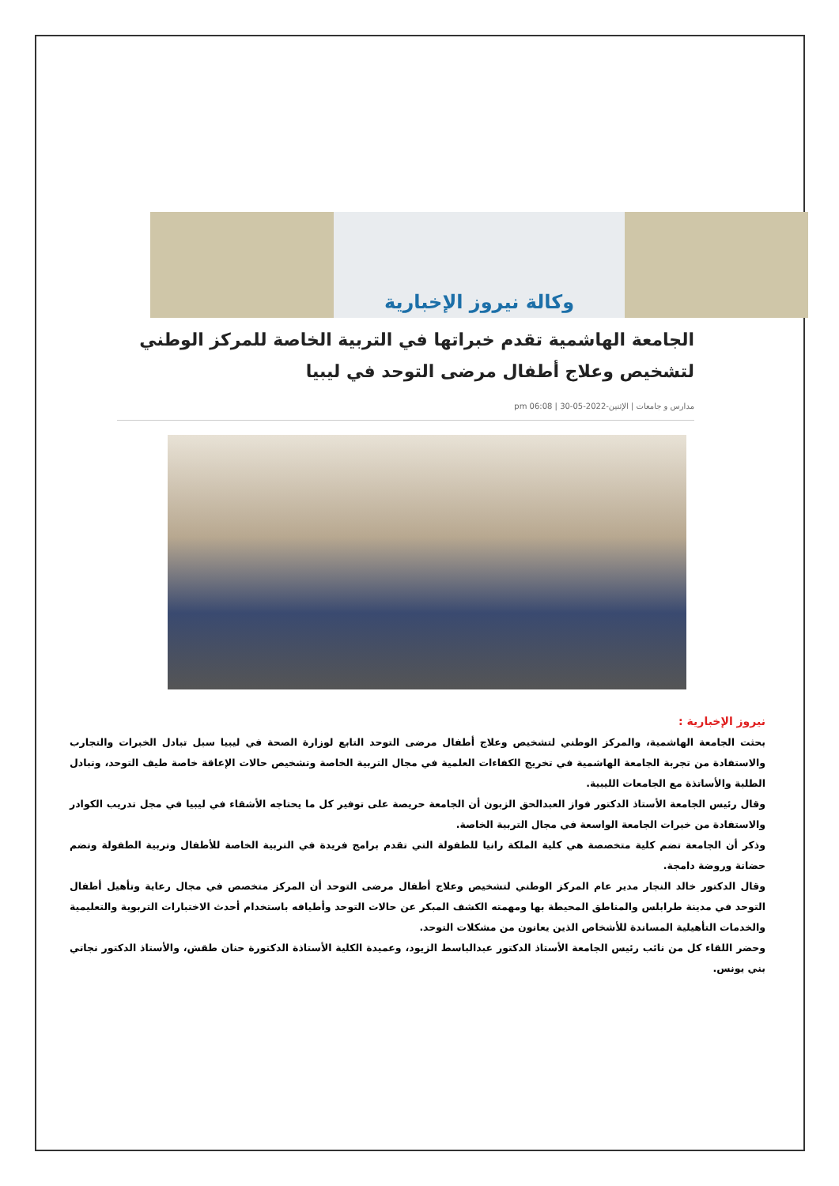وكالة نيروز الإخبارية
الجامعة الهاشمية تقدم خبراتها في التربية الخاصة للمركز الوطني لتشخيص وعلاج أطفال مرضى التوحد في ليبيا
مدارس و جامعات | الإثنين-2022-05-30 | 06:08 pm
نيروز الإخبارية :
بحثت الجامعة الهاشمية، والمركز الوطني لتشخيص وعلاج أطفال مرضى التوحد التابع لوزارة الصحة في ليبيا سبل تبادل الخبرات والتجارب والاستفادة من تجربة الجامعة الهاشمية في تخريج الكفاءات العلمية في مجال التربية الخاصة وتشخيص حالات الإعاقة خاصة طيف التوحد، وتبادل الطلبة والأساتذة مع الجامعات الليبية.
وقال رئيس الجامعة الأستاذ الدكتور فواز العبدالحق الزبون أن الجامعة حريصة على توفير كل ما يحتاجه الأشقاء في ليبيا في مجل تدريب الكوادر والاستفادة من خبرات الجامعة الواسعة في مجال التربية الخاصة.
وذكر أن الجامعة تضم كلية متخصصة هي كلية الملكة رانيا للطفولة التي تقدم برامج فريدة في التربية الخاصة للأطفال وتربية الطفولة وتضم حضانة وروضة دامجة.
وقال الدكتور خالد النجار مدير عام المركز الوطني لتشخيص وعلاج أطفال مرضى التوحد أن المركز متخصص في مجال رعاية وتأهيل أطفال التوحد في مدينة طرابلس والمناطق المحيطة بها ومهمته الكشف المبكر عن حالات التوحد وأطيافه باستخدام أحدث الاختبارات التربوية والتعليمية والخدمات التأهيلية المساندة للأشخاص الذين يعانون من مشكلات التوحد.
وحضر اللقاء كل من نائب رئيس الجامعة الأستاذ الدكتور عبدالباسط الزيود، وعميدة الكلية الأستاذة الدكتورة حنان طقش، والأستاذ الدكتور نجاتي بني يونس.